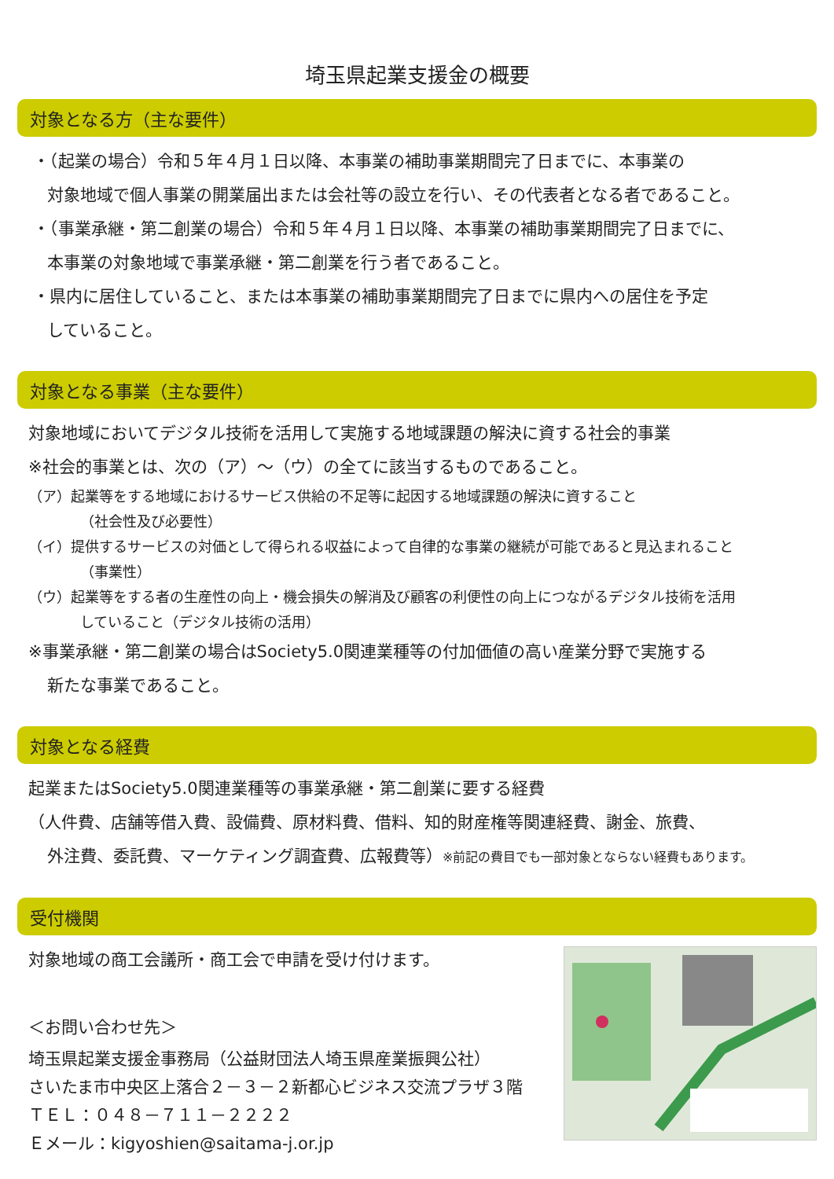埼玉県起業支援金の概要
対象となる方（主な要件）
・（起業の場合）令和５年４月１日以降、本事業の補助事業期間完了日までに、本事業の
対象地域で個人事業の開業届出または会社等の設立を行い、その代表者となる者であること。
・（事業承継・第二創業の場合）令和５年４月１日以降、本事業の補助事業期間完了日までに、
本事業の対象地域で事業承継・第二創業を行う者であること。
・県内に居住していること、または本事業の補助事業期間完了日までに県内への居住を予定
していること。
対象となる事業（主な要件）
対象地域においてデジタル技術を活用して実施する地域課題の解決に資する社会的事業
※社会的事業とは、次の（ア）～（ウ）の全てに該当するものであること。
（ア）起業等をする地域におけるサービス供給の不足等に起因する地域課題の解決に資すること
（社会性及び必要性）
（イ）提供するサービスの対価として得られる収益によって自律的な事業の継続が可能であると見込まれること
（事業性）
（ウ）起業等をする者の生産性の向上・機会損失の解消及び顧客の利便性の向上につながるデジタル技術を活用
していること（デジタル技術の活用）
※事業承継・第二創業の場合はSociety5.0関連業種等の付加価値の高い産業分野で実施する
新たな事業であること。
対象となる経費
起業またはSociety5.0関連業種等の事業承継・第二創業に要する経費
（人件費、店舗等借入費、設備費、原材料費、借料、知的財産権等関連経費、謝金、旅費、
外注費、委託費、マーケティング調査費、広報費等）※前記の費目でも一部対象とならない経費もあります。
受付機関
対象地域の商工会議所・商工会で申請を受け付けます。
＜お問い合わせ先＞
埼玉県起業支援金事務局（公益財団法人埼玉県産業振興公社）
さいたま市中央区上落合２－３－２新都心ビジネス交流プラザ３階
ＴＥＬ：０４８－７１１－２２２２
Ｅメール：kigyoshien@saitama-j.or.jp